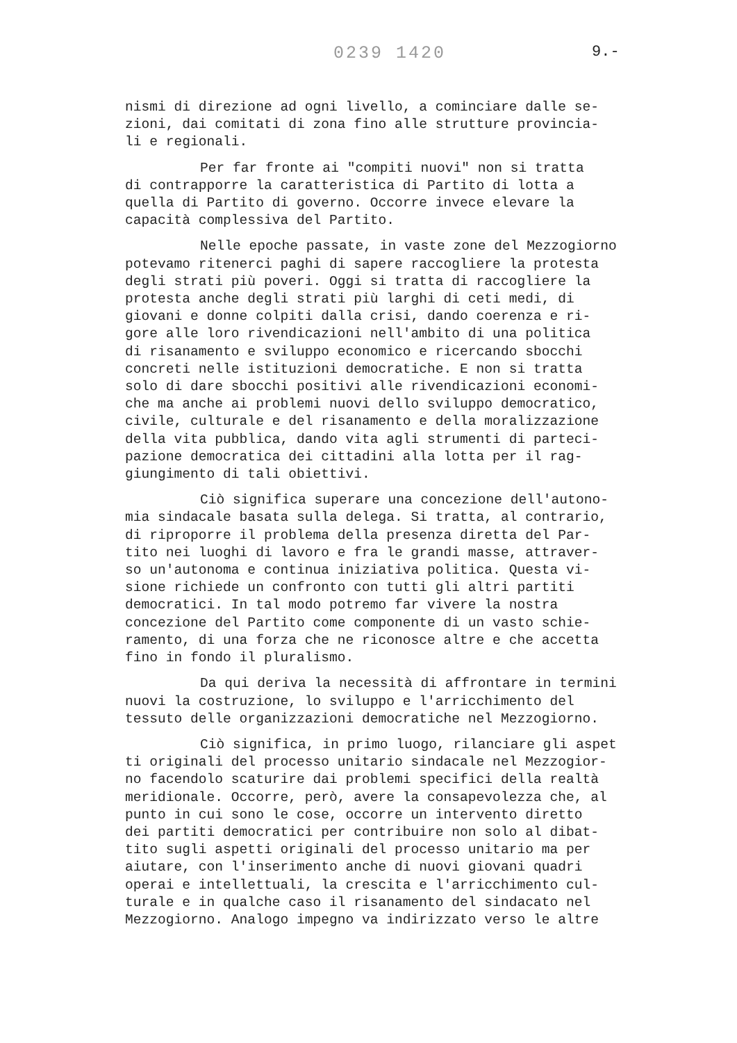0239 1420 9.-
nismi di direzione ad ogni livello, a cominciare dalle se- zioni, dai comitati di zona fino alle strutture provincia- li e regionali.
Per far fronte ai "compiti nuovi" non si tratta di contrapporre la caratteristica di Partito di lotta a quella di Partito di governo. Occorre invece elevare la capacità complessiva del Partito.
Nelle epoche passate, in vaste zone del Mezzogiorno potevamo ritenerci paghi di sapere raccogliere la protesta degli strati più poveri. Oggi si tratta di raccogliere la protesta anche degli strati più larghi di ceti medi, di giovani e donne colpiti dalla crisi, dando coerenza e ri- gore alle loro rivendicazioni nell'ambito di una politica di risanamento e sviluppo economico e ricercando sbocchi concreti nelle istituzioni democratiche. E non si tratta solo di dare sbocchi positivi alle rivendicazioni economi- che ma anche ai problemi nuovi dello sviluppo democratico, civile, culturale e del risanamento e della moralizzazione della vita pubblica, dando vita agli strumenti di parteci- pazione democratica dei cittadini alla lotta per il rag- giungimento di tali obiettivi.
Ciò significa superare una concezione dell'autono- mia sindacale basata sulla delega. Si tratta, al contrario, di riproporre il problema della presenza diretta del Par- tito nei luoghi di lavoro e fra le grandi masse, attraver- so un'autonoma e continua iniziativa politica. Questa vi- sione richiede un confronto con tutti gli altri partiti democratici. In tal modo potremo far vivere la nostra concezione del Partito come componente di un vasto schie- ramento, di una forza che ne riconosce altre e che accetta fino in fondo il pluralismo.
Da qui deriva la necessità di affrontare in termini nuovi la costruzione, lo sviluppo e l'arricchimento del tessuto delle organizzazioni democratiche nel Mezzogiorno.
Ciò significa, in primo luogo, rilanciare gli aspet ti originali del processo unitario sindacale nel Mezzogior- no facendolo scaturire dai problemi specifici della realtà meridionale. Occorre, però, avere la consapevolezza che, al punto in cui sono le cose, occorre un intervento diretto dei partiti democratici per contribuire non solo al dibat- tito sugli aspetti originali del processo unitario ma per aiutare, con l'inserimento anche di nuovi giovani quadri operai e intellettuali, la crescita e l'arricchimento cul- turale e in qualche caso il risanamento del sindacato nel Mezzogiorno. Analogo impegno va indirizzato verso le altre